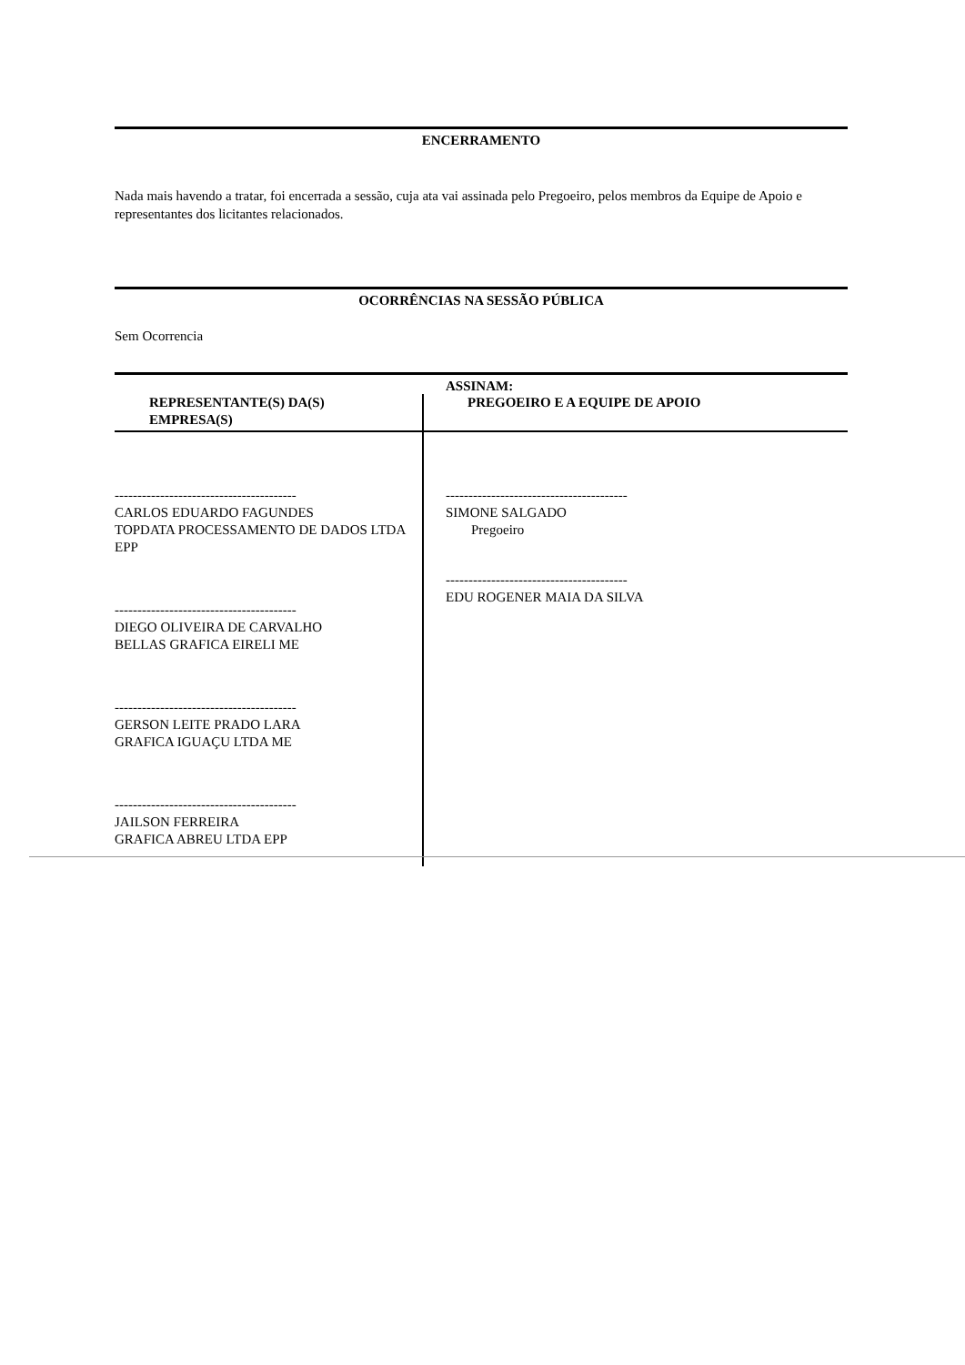ENCERRAMENTO
Nada mais havendo a tratar, foi encerrada a sessão, cuja ata vai assinada pelo Pregoeiro, pelos membros da Equipe de Apoio e representantes dos licitantes relacionados.
OCORRÊNCIAS NA SESSÃO PÚBLICA
Sem Ocorrencia
ASSINAM:
| REPRESENTANTE(S) DA(S) EMPRESA(S) | PREGOEIRO E A EQUIPE DE APOIO |
| --- | --- |
| ---------------------------------------- CARLOS EDUARDO FAGUNDES TOPDATA PROCESSAMENTO DE DADOS LTDA EPP ---------------------------------------- DIEGO OLIVEIRA DE CARVALHO BELLAS GRAFICA EIRELI ME ---------------------------------------- GERSON LEITE PRADO LARA GRAFICA IGUAÇU LTDA ME ---------------------------------------- JAILSON FERREIRA GRAFICA ABREU LTDA EPP | ---------------------------------------- SIMONE SALGADO Pregoeiro ---------------------------------------- EDU ROGENER MAIA DA SILVA |